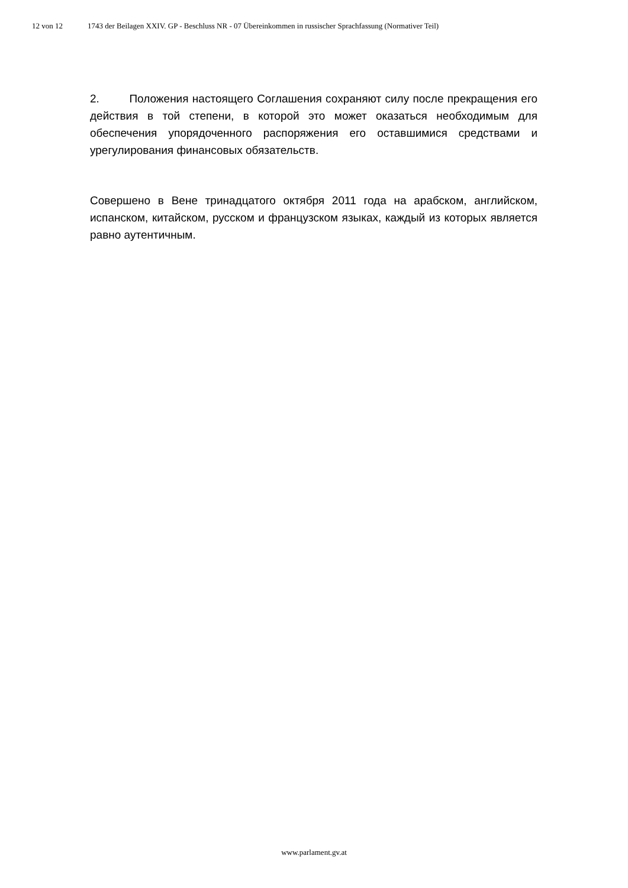12 von 12 1743 der Beilagen XXIV. GP - Beschluss NR - 07 Übereinkommen in russischer Sprachfassung (Normativer Teil)
2. Положения настоящего Соглашения сохраняют силу после прекращения его действия в той степени, в которой это может оказаться необходимым для обеспечения упорядоченного распоряжения его оставшимися средствами и урегулирования финансовых обязательств.
Совершено в Вене тринадцатого октября 2011 года на арабском, английском, испанском, китайском, русском и французском языках, каждый из которых является равно аутентичным.
www.parlament.gv.at